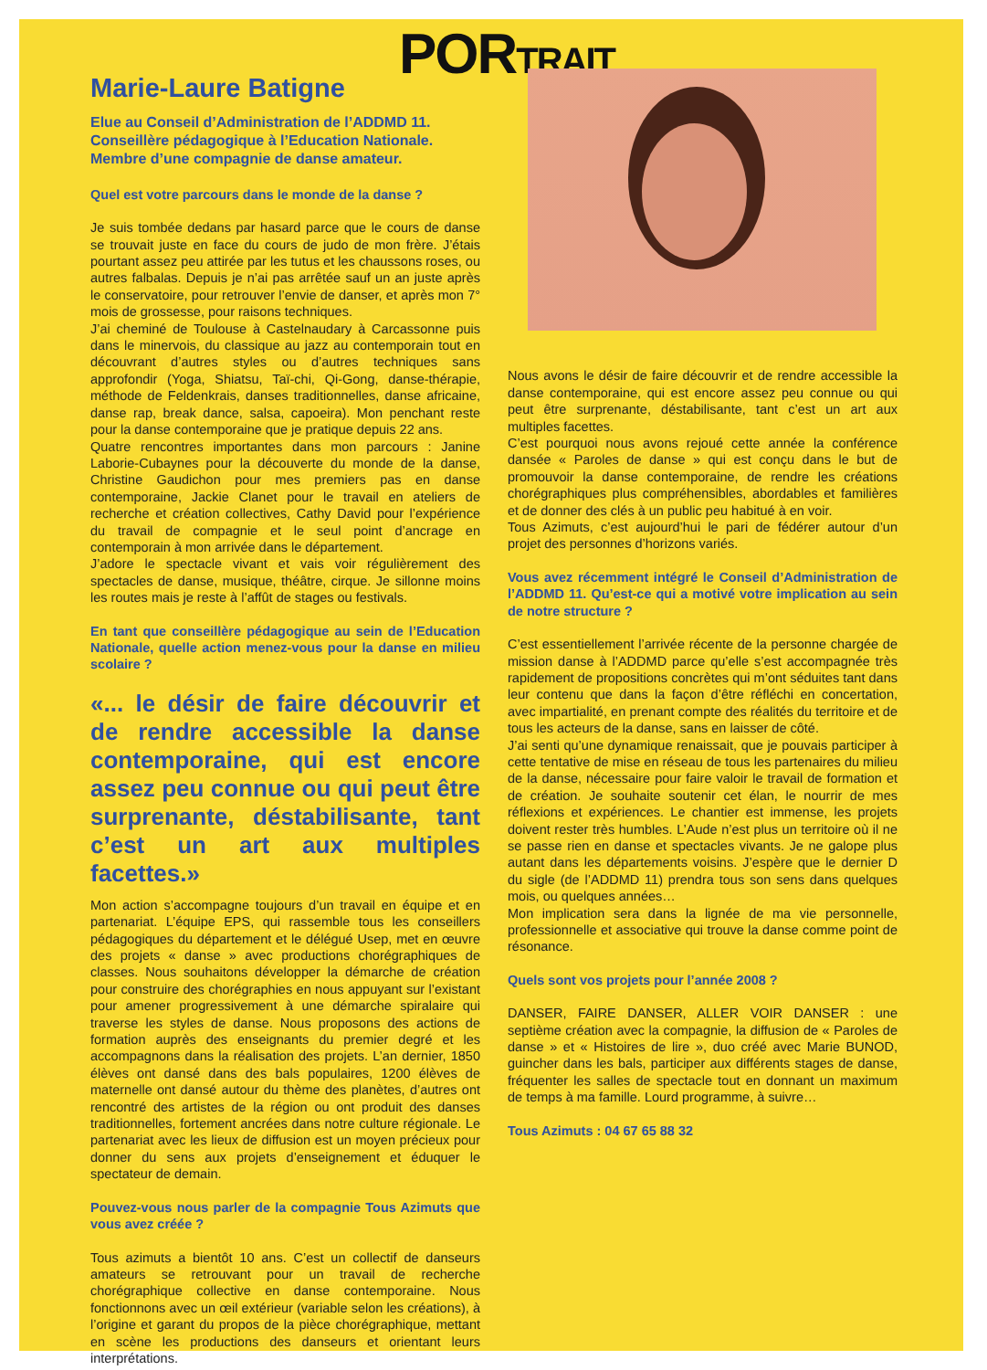PORTRAIT
Marie-Laure Batigne
Elue au Conseil d’Administration de l’ADDMD 11.
Conseillère pédagogique à l’Education Nationale.
Membre d’une compagnie de danse amateur.
Quel est votre parcours dans le monde de la danse ?
Je suis tombée dedans par hasard parce que le cours de danse se trouvait juste en face du cours de judo de mon frère. J’étais pourtant assez peu attirée par les tutus et les chaussons roses, ou autres falbalas. Depuis je n’ai pas arrêtée sauf un an juste après le conservatoire, pour retrouver l’envie de danser, et après mon 7° mois de grossesse, pour raisons techniques.
J’ai cheminé de Toulouse à Castelnaudary à Carcassonne puis dans le minervois, du classique au jazz au contemporain tout en découvrant d’autres styles ou d’autres techniques sans approfondir (Yoga, Shiatsu, Taï-chi, Qi-Gong, danse-thérapie, méthode de Feldenkrais, danses traditionnelles, danse africaine, danse rap, break dance, salsa, capoeira). Mon penchant reste pour la danse contemporaine que je pratique depuis 22 ans.
Quatre rencontres importantes dans mon parcours : Janine Laborie-Cubaynes pour la découverte du monde de la danse, Christine Gaudichon pour mes premiers pas en danse contemporaine, Jackie Clanet pour le travail en ateliers de recherche et création collectives, Cathy David pour l’expérience du travail de compagnie et le seul point d’ancrage en contemporain à mon arrivée dans le département.
J’adore le spectacle vivant et vais voir régulièrement des spectacles de danse, musique, théâtre, cirque. Je sillonne moins les routes mais je reste à l’affût de stages ou festivals.
En tant que conseillère pédagogique au sein de l’Education Nationale, quelle action menez-vous pour la danse en milieu scolaire ?
«... le désir de faire découvrir et de rendre accessible la danse contemporaine, qui est encore assez peu connue ou qui peut être surprenante, déstabilisante, tant c’est un art aux multiples facettes.»
Mon action s’accompagne toujours d’un travail en équipe et en partenariat. L’équipe EPS, qui rassemble tous les conseillers pédagogiques du département et le délégué Usep, met en œuvre des projets « danse » avec productions chorégraphiques de classes. Nous souhaitons développer la démarche de création pour construire des chorégraphies en nous appuyant sur l’existant pour amener progressivement à une démarche spiralaire qui traverse les styles de danse. Nous proposons des actions de formation auprès des enseignants du premier degré et les accompagnons dans la réalisation des projets. L’an dernier, 1850 élèves ont dansé dans des bals populaires, 1200 élèves de maternelle ont dansé autour du thème des planètes, d’autres ont rencontré des artistes de la région ou ont produit des danses traditionnelles, fortement ancrées dans notre culture régionale. Le partenariat avec les lieux de diffusion est un moyen précieux pour donner du sens aux projets d’enseignement et éduquer le spectateur de demain.
Pouvez-vous nous parler de la compagnie Tous Azimuts que vous avez créée ?
Tous azimuts a bientôt 10 ans. C’est un collectif de danseurs amateurs se retrouvant pour un travail de recherche chorégraphique collective en danse contemporaine. Nous fonctionnons avec un œil extérieur (variable selon les créations), à l’origine et garant du propos de la pièce chorégraphique, mettant en scène les productions des danseurs et orientant leurs interprétations.
Nous avons le désir de faire découvrir et de rendre accessible la danse contemporaine, qui est encore assez peu connue ou qui peut être surprenante, déstabilisante, tant c’est un art aux multiples facettes.
C’est pourquoi nous avons rejoué cette année la conférence dansée « Paroles de danse » qui est conçu dans le but de promouvoir la danse contemporaine, de rendre les créations chorégraphiques plus compréhensibles, abordables et familières et de donner des clés à un public peu habitué à en voir.
Tous Azimuts, c’est aujourd’hui le pari de fédérer autour d’un projet des personnes d’horizons variés.
Vous avez récemment intégré le Conseil d’Administration de l’ADDMD 11. Qu’est-ce qui a motivé votre implication au sein de notre structure ?
C’est essentiellement l’arrivée récente de la personne chargée de mission danse à l’ADDMD parce qu’elle s’est accompagnée très rapidement de propositions concrètes qui m’ont séduites tant dans leur contenu que dans la façon d’être réfléchi en concertation, avec impartialité, en prenant compte des réalités du territoire et de tous les acteurs de la danse, sans en laisser de côté.
J’ai senti qu’une dynamique renaissait, que je pouvais participer à cette tentative de mise en réseau de tous les partenaires du milieu de la danse, nécessaire pour faire valoir le travail de formation et de création. Je souhaite soutenir cet élan, le nourrir de mes réflexions et expériences. Le chantier est immense, les projets doivent rester très humbles. L’Aude n’est plus un territoire où il ne se passe rien en danse et spectacles vivants. Je ne galope plus autant dans les départements voisins. J’espère que le dernier D du sigle (de l’ADDMD 11) prendra tous son sens dans quelques mois, ou quelques années…
Mon implication sera dans la lignée de ma vie personnelle, professionnelle et associative qui trouve la danse comme point de résonance.
Quels sont vos projets pour l’année 2008 ?
DANSER, FAIRE DANSER, ALLER VOIR DANSER : une septième création avec la compagnie, la diffusion de « Paroles de danse » et « Histoires de lire », duo créé avec Marie BUNOD, guincher dans les bals, participer aux différents stages de danse, fréquenter les salles de spectacle tout en donnant un maximum de temps à ma famille. Lourd programme, à suivre…
Tous Azimuts : 04 67 65 88 32